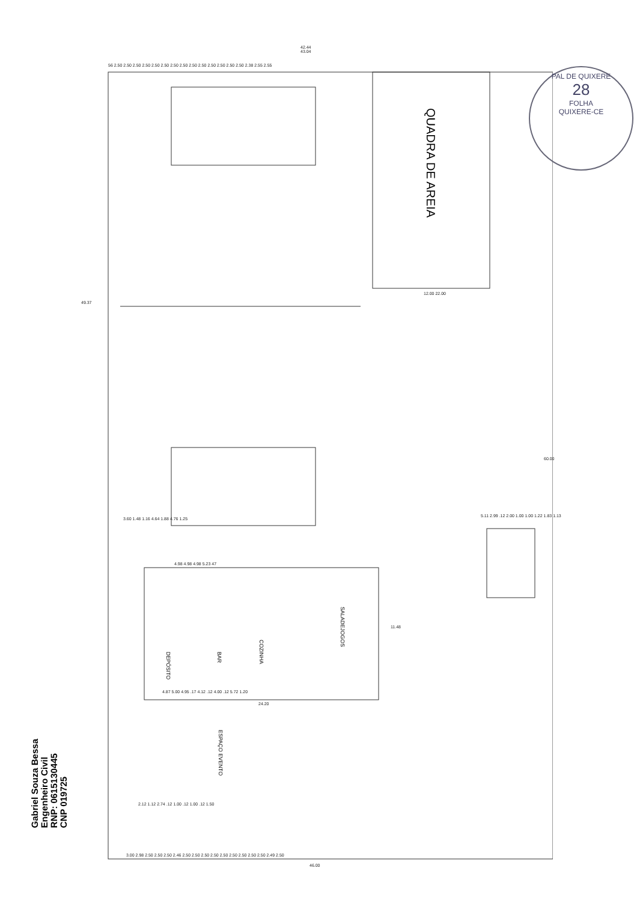42.44
43.04
56 2.50 2.50 2.50 2.50 2.50 2.50 2.50 2.50 2.50 2.50 2.50 2.50 2.50 2.50 2.38 2.55 2.55
QUADRA DE AREIA
12.00 22.00
49.37
60.00
3.60 1.48 1.16 4.64 1.88 4.76 1.25
4.98 4.98 4.98 5.23 47
5.11 2.99 .12 2.00 1.00 1.00 1.22 1.83 1.13
DEPÓSITO
BAR
COZINHA
SALADEJOGOS
11.48
4.87 5.00 4.95 .17 4.12 .12 4.00 .12 5.72 1.20
24.20
ESPAÇO EVENTO
2.12 1.12 2.74 .12 1.00 .12 1.00 .12 1.50
3.00 2.98 2.50 2.50 2.50 2.46 2.50 2.50 2.50 2.50 2.50 2.50 2.50 2.50 2.50 2.49 2.50
46.00
Gabriel Souza Bessa
Engenheiro Civil
RNP: 0615130445
CNP 019725
PAL DE QUIXERE
28
FOLHA
QUIXERE-CE